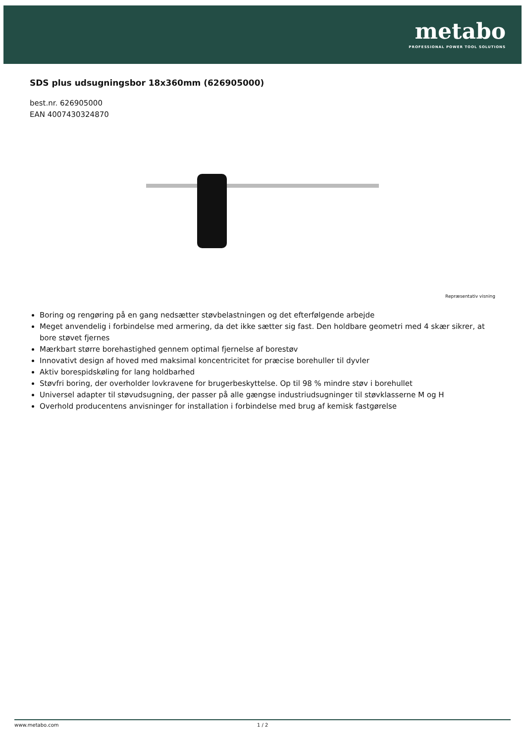metabo
PROFESSIONAL POWER TOOL SOLUTIONS
SDS plus udsugningsbor 18x360mm (626905000)
best.nr. 626905000
EAN 4007430324870
Repræsentativ visning
Boring og rengøring på en gang nedsætter støvbelastningen og det efterfølgende arbejde
Meget anvendelig i forbindelse med armering, da det ikke sætter sig fast. Den holdbare geometri med 4 skær sikrer, at bore støvet fjernes
Mærkbart større borehastighed gennem optimal fjernelse af borestøv
Innovativt design af hoved med maksimal koncentricitet for præcise borehuller til dyvler
Aktiv borespidskøling for lang holdbarhed
Støvfri boring, der overholder lovkravene for brugerbeskyttelse. Op til 98 % mindre støv i borehullet
Universel adapter til støvudsugning, der passer på alle gængse industriudsugninger til støvklasserne M og H
Overhold producentens anvisninger for installation i forbindelse med brug af kemisk fastgørelse
www.metabo.com 1 / 2